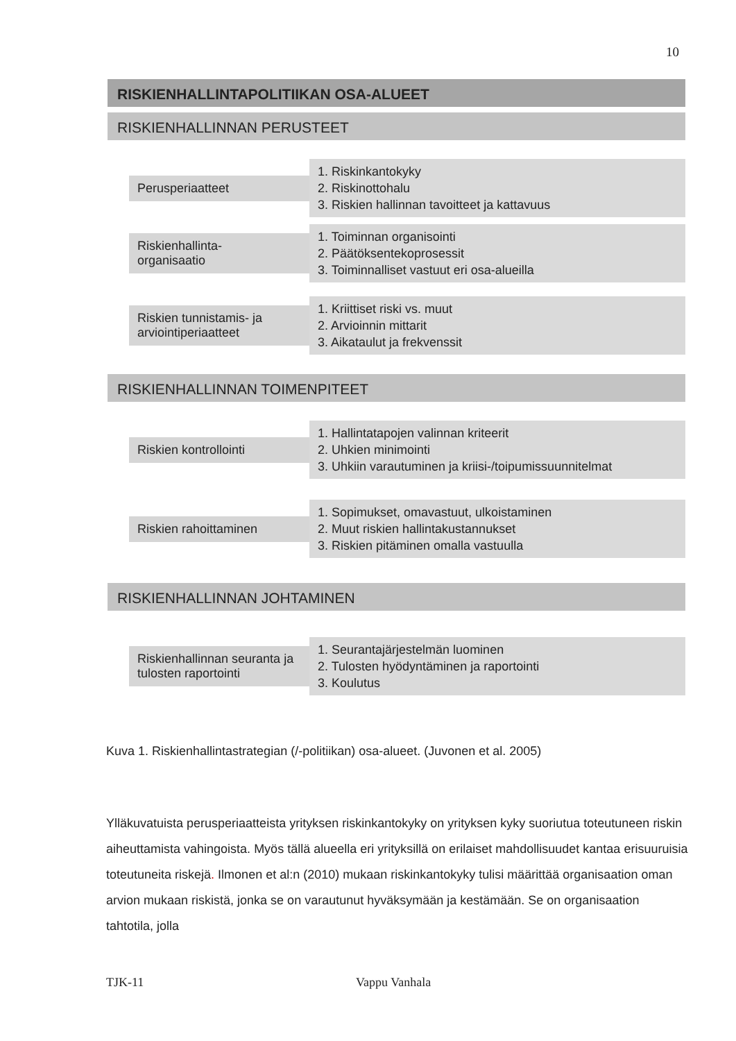10
RISKIENHALLINTAPOLITIIKAN OSA-ALUEET
RISKIENHALLINNAN PERUSTEET
Perusperiaatteet
1. Riskinkantokyky
2. Riskinottohalu
3. Riskien hallinnan tavoitteet ja kattavuus
Riskienhallinta-
organisaatio
1. Toiminnan organisointi
2. Päätöksentekoprosessit
3. Toiminnalliset vastuut eri osa-alueilla
Riskien tunnistamis- ja arviointiperiaatteet
1. Kriittiset riski vs. muut
2. Arvioinnin mittarit
3. Aikataulut ja frekvenssit
RISKIENHALLINNAN TOIMENPITEET
Riskien kontrollointi
1. Hallintatapojen valinnan kriteerit
2. Uhkien minimointi
3. Uhkiin varautuminen ja kriisi-/toipumissuunnitelmat
Riskien rahoittaminen
1. Sopimukset, omavastuut, ulkoistaminen
2. Muut riskien hallintakustannukset
3. Riskien pitäminen omalla vastuulla
RISKIENHALLINNAN JOHTAMINEN
Riskienhallinnan seuranta ja tulosten raportointi
1. Seurantajärjestelmän luominen
2. Tulosten hyödyntäminen ja raportointi
3. Koulutus
Kuva 1. Riskienhallintastrategian (/-politiikan) osa-alueet. (Juvonen et al. 2005)
Ylläkuvatuista perusperiaatteista yrityksen riskinkantokyky on yrityksen kyky suoriutua toteutuneen riskin aiheuttamista vahingoista. Myös tällä alueella eri yrityksillä on erilaiset mahdollisuudet kantaa erisuuruisia toteutuneita riskejä. Ilmonen et al:n (2010) mukaan riskinkantokyky tulisi määrittää organisaation oman arvion mukaan riskistä, jonka se on varautunut hyväksymään ja kestämään. Se on organisaation tahtotila, jolla
TJK-11 Vappu Vanhala